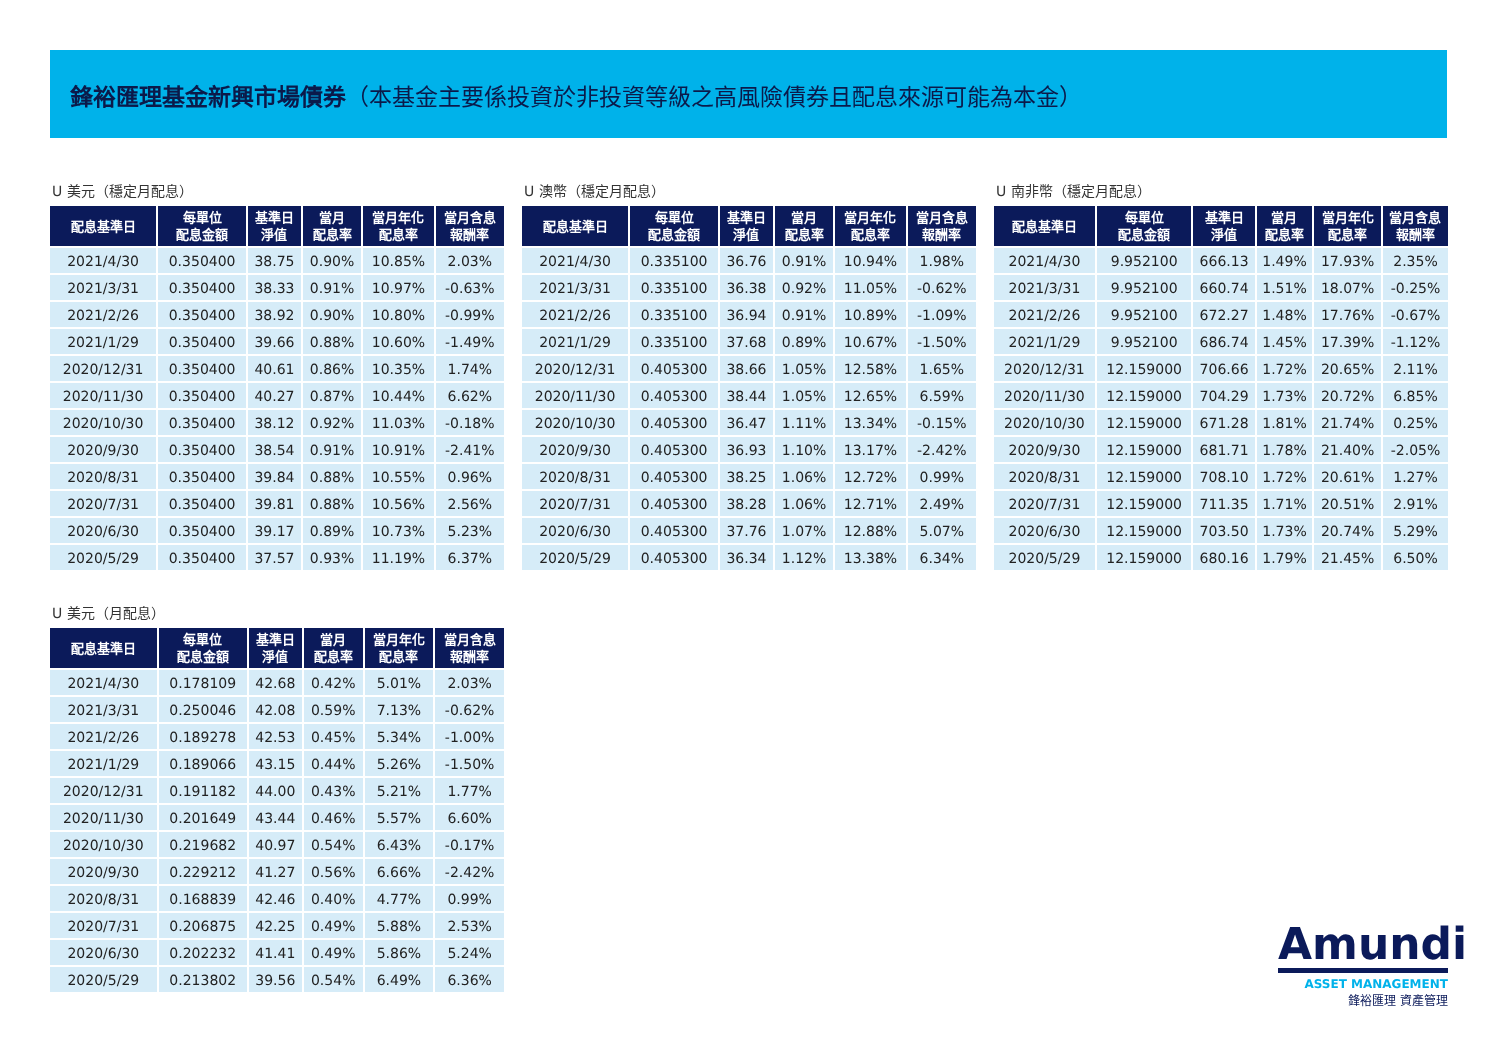鋒裕匯理基金新興市場債券（本基金主要係投資於非投資等級之高風險債券且配息來源可能為本金）
U 美元（穩定月配息）
| 配息基準日 | 每單位 配息金額 | 基準日 淨值 | 當月 配息率 | 當月年化 配息率 | 當月含息 報酬率 |
| --- | --- | --- | --- | --- | --- |
| 2021/4/30 | 0.350400 | 38.75 | 0.90% | 10.85% | 2.03% |
| 2021/3/31 | 0.350400 | 38.33 | 0.91% | 10.97% | -0.63% |
| 2021/2/26 | 0.350400 | 38.92 | 0.90% | 10.80% | -0.99% |
| 2021/1/29 | 0.350400 | 39.66 | 0.88% | 10.60% | -1.49% |
| 2020/12/31 | 0.350400 | 40.61 | 0.86% | 10.35% | 1.74% |
| 2020/11/30 | 0.350400 | 40.27 | 0.87% | 10.44% | 6.62% |
| 2020/10/30 | 0.350400 | 38.12 | 0.92% | 11.03% | -0.18% |
| 2020/9/30 | 0.350400 | 38.54 | 0.91% | 10.91% | -2.41% |
| 2020/8/31 | 0.350400 | 39.84 | 0.88% | 10.55% | 0.96% |
| 2020/7/31 | 0.350400 | 39.81 | 0.88% | 10.56% | 2.56% |
| 2020/6/30 | 0.350400 | 39.17 | 0.89% | 10.73% | 5.23% |
| 2020/5/29 | 0.350400 | 37.57 | 0.93% | 11.19% | 6.37% |
U 澳幣（穩定月配息）
| 配息基準日 | 每單位 配息金額 | 基準日 淨值 | 當月 配息率 | 當月年化 配息率 | 當月含息 報酬率 |
| --- | --- | --- | --- | --- | --- |
| 2021/4/30 | 0.335100 | 36.76 | 0.91% | 10.94% | 1.98% |
| 2021/3/31 | 0.335100 | 36.38 | 0.92% | 11.05% | -0.62% |
| 2021/2/26 | 0.335100 | 36.94 | 0.91% | 10.89% | -1.09% |
| 2021/1/29 | 0.335100 | 37.68 | 0.89% | 10.67% | -1.50% |
| 2020/12/31 | 0.405300 | 38.66 | 1.05% | 12.58% | 1.65% |
| 2020/11/30 | 0.405300 | 38.44 | 1.05% | 12.65% | 6.59% |
| 2020/10/30 | 0.405300 | 36.47 | 1.11% | 13.34% | -0.15% |
| 2020/9/30 | 0.405300 | 36.93 | 1.10% | 13.17% | -2.42% |
| 2020/8/31 | 0.405300 | 38.25 | 1.06% | 12.72% | 0.99% |
| 2020/7/31 | 0.405300 | 38.28 | 1.06% | 12.71% | 2.49% |
| 2020/6/30 | 0.405300 | 37.76 | 1.07% | 12.88% | 5.07% |
| 2020/5/29 | 0.405300 | 36.34 | 1.12% | 13.38% | 6.34% |
U 南非幣（穩定月配息）
| 配息基準日 | 每單位 配息金額 | 基準日 淨值 | 當月 配息率 | 當月年化 配息率 | 當月含息 報酬率 |
| --- | --- | --- | --- | --- | --- |
| 2021/4/30 | 9.952100 | 666.13 | 1.49% | 17.93% | 2.35% |
| 2021/3/31 | 9.952100 | 660.74 | 1.51% | 18.07% | -0.25% |
| 2021/2/26 | 9.952100 | 672.27 | 1.48% | 17.76% | -0.67% |
| 2021/1/29 | 9.952100 | 686.74 | 1.45% | 17.39% | -1.12% |
| 2020/12/31 | 12.159000 | 706.66 | 1.72% | 20.65% | 2.11% |
| 2020/11/30 | 12.159000 | 704.29 | 1.73% | 20.72% | 6.85% |
| 2020/10/30 | 12.159000 | 671.28 | 1.81% | 21.74% | 0.25% |
| 2020/9/30 | 12.159000 | 681.71 | 1.78% | 21.40% | -2.05% |
| 2020/8/31 | 12.159000 | 708.10 | 1.72% | 20.61% | 1.27% |
| 2020/7/31 | 12.159000 | 711.35 | 1.71% | 20.51% | 2.91% |
| 2020/6/30 | 12.159000 | 703.50 | 1.73% | 20.74% | 5.29% |
| 2020/5/29 | 12.159000 | 680.16 | 1.79% | 21.45% | 6.50% |
U 美元（月配息）
| 配息基準日 | 每單位 配息金額 | 基準日 淨值 | 當月 配息率 | 當月年化 配息率 | 當月含息 報酬率 |
| --- | --- | --- | --- | --- | --- |
| 2021/4/30 | 0.178109 | 42.68 | 0.42% | 5.01% | 2.03% |
| 2021/3/31 | 0.250046 | 42.08 | 0.59% | 7.13% | -0.62% |
| 2021/2/26 | 0.189278 | 42.53 | 0.45% | 5.34% | -1.00% |
| 2021/1/29 | 0.189066 | 43.15 | 0.44% | 5.26% | -1.50% |
| 2020/12/31 | 0.191182 | 44.00 | 0.43% | 5.21% | 1.77% |
| 2020/11/30 | 0.201649 | 43.44 | 0.46% | 5.57% | 6.60% |
| 2020/10/30 | 0.219682 | 40.97 | 0.54% | 6.43% | -0.17% |
| 2020/9/30 | 0.229212 | 41.27 | 0.56% | 6.66% | -2.42% |
| 2020/8/31 | 0.168839 | 42.46 | 0.40% | 4.77% | 0.99% |
| 2020/7/31 | 0.206875 | 42.25 | 0.49% | 5.88% | 2.53% |
| 2020/6/30 | 0.202232 | 41.41 | 0.49% | 5.86% | 5.24% |
| 2020/5/29 | 0.213802 | 39.56 | 0.54% | 6.49% | 6.36% |
Amundi
ASSET MANAGEMENT
鋒裕匯理 資產管理